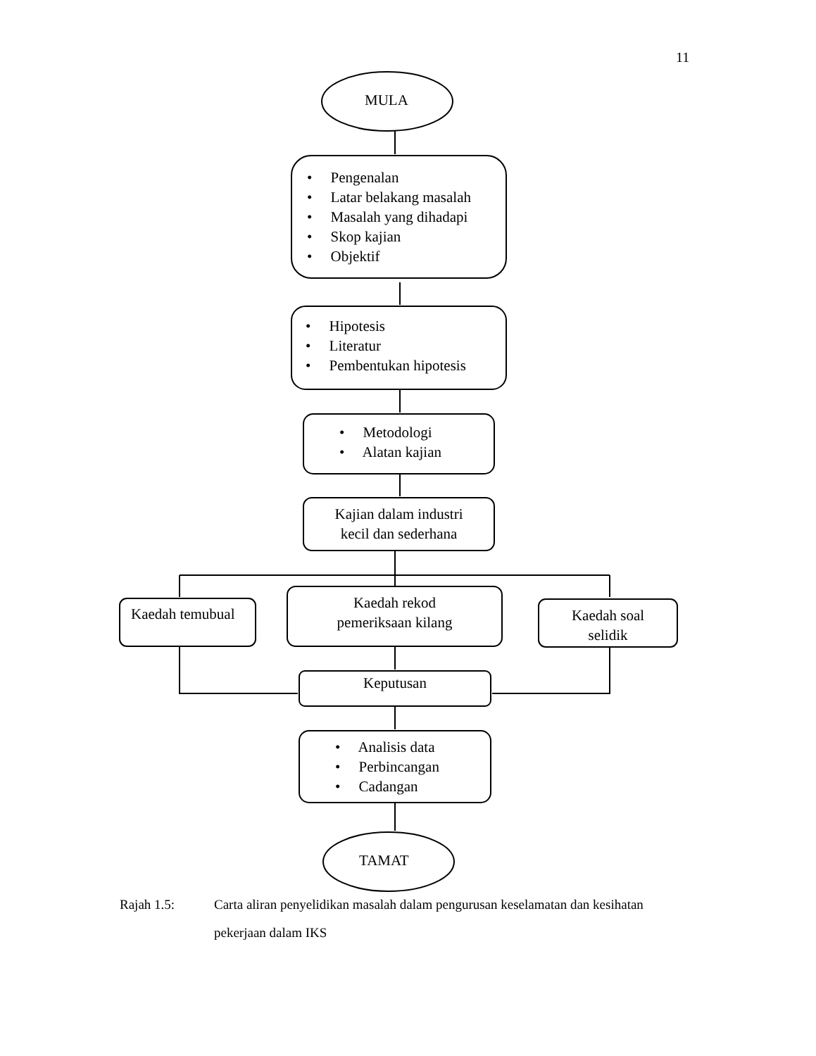11
MULA
• Pengenalan
• Latar belakang masalah
• Masalah yang dihadapi
• Skop kajian
• Objektif
• Hipotesis
• Literatur
• Pembentukan hipotesis
• Metodologi
• Alatan kajian
Kajian dalam industri
kecil dan sederhana
Kaedah temubual
Kaedah rekod
pemeriksaan kilang
Kaedah soal
selidik
Keputusan
• Analisis data
• Perbincangan
• Cadangan
TAMAT
Rajah 1.5: Carta aliran penyelidikan masalah dalam pengurusan keselamatan dan kesihatan pekerjaan dalam IKS